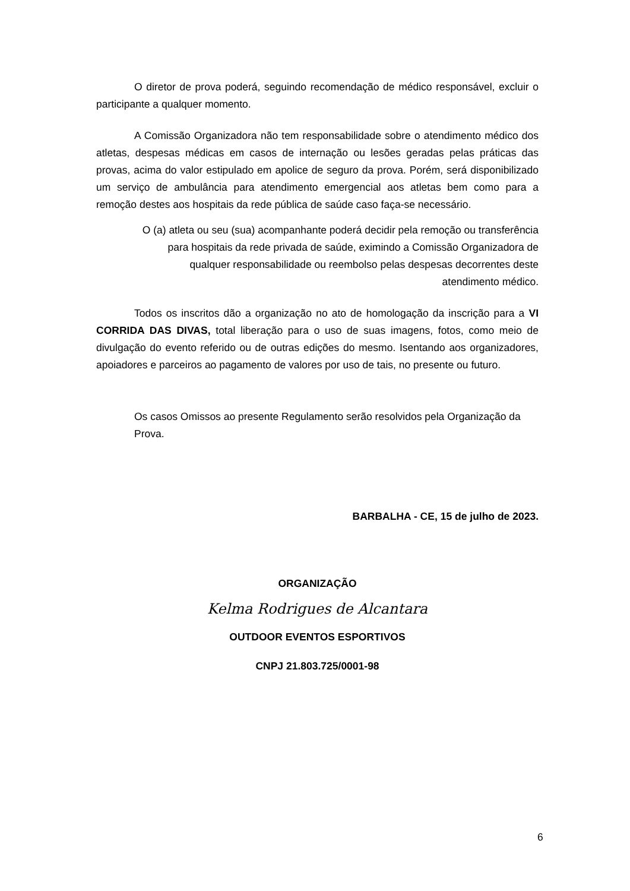O diretor de prova poderá, seguindo recomendação de médico responsável, excluir o participante a qualquer momento.
A Comissão Organizadora não tem responsabilidade sobre o atendimento médico dos atletas, despesas médicas em casos de internação ou lesões geradas pelas práticas das provas, acima do valor estipulado em apolice de seguro da prova. Porém, será disponibilizado um serviço de ambulância para atendimento emergencial aos atletas bem como para a remoção destes aos hospitais da rede pública de saúde caso faça-se necessário.
O (a) atleta ou seu (sua) acompanhante poderá decidir pela remoção ou transferência
para hospitais da rede privada de saúde, eximindo a Comissão Organizadora de
qualquer responsabilidade ou reembolso pelas despesas decorrentes deste
atendimento médico.
Todos os inscritos dão a organização no ato de homologação da inscrição para a VI CORRIDA DAS DIVAS, total liberação para o uso de suas imagens, fotos, como meio de divulgação do evento referido ou de outras edições do mesmo. Isentando aos organizadores, apoiadores e parceiros ao pagamento de valores por uso de tais, no presente ou futuro.
Os casos Omissos ao presente Regulamento serão resolvidos pela Organização da Prova.
BARBALHA - CE, 15 de julho de 2023.
ORGANIZAÇÃO
Kelma Rodrigues de Alcantara
OUTDOOR EVENTOS ESPORTIVOS
CNPJ 21.803.725/0001-98
6